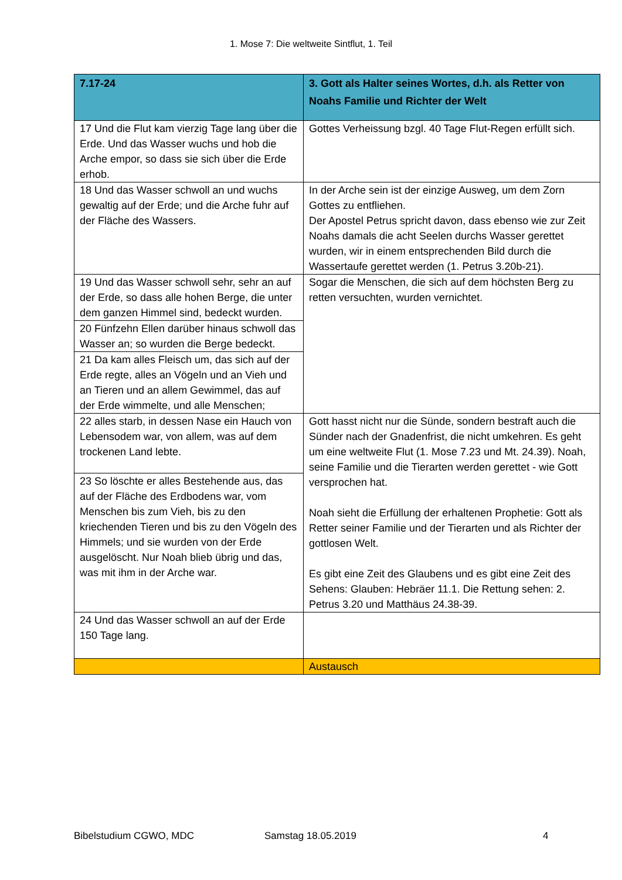1. Mose 7: Die weltweite Sintflut, 1. Teil
| 7.17-24 | 3. Gott als Halter seines Wortes, d.h. als Retter von Noahs Familie und Richter der Welt |
| --- | --- |
| 17 Und die Flut kam vierzig Tage lang über die Erde. Und das Wasser wuchs und hob die Arche empor, so dass sie sich über die Erde erhob. | Gottes Verheissung bzgl. 40 Tage Flut-Regen erfüllt sich. |
| 18 Und das Wasser schwoll an und wuchs gewaltig auf der Erde; und die Arche fuhr auf der Fläche des Wassers. | In der Arche sein ist der einzige Ausweg, um dem Zorn Gottes zu entfliehen. Der Apostel Petrus spricht davon, dass ebenso wie zur Zeit Noahs damals die acht Seelen durchs Wasser gerettet wurden, wir in einem entsprechenden Bild durch die Wassertaufe gerettet werden (1. Petrus 3.20b-21). |
| 19 Und das Wasser schwoll sehr, sehr an auf der Erde, so dass alle hohen Berge, die unter dem ganzen Himmel sind, bedeckt wurden. | Sogar die Menschen, die sich auf dem höchsten Berg zu retten versuchten, wurden vernichtet. |
| 20 Fünfzehn Ellen darüber hinaus schwoll das Wasser an; so wurden die Berge bedeckt. | |
| 21 Da kam alles Fleisch um, das sich auf der Erde regte, alles an Vögeln und an Vieh und an Tieren und an allem Gewimmel, das auf der Erde wimmelte, und alle Menschen; | |
| 22 alles starb, in dessen Nase ein Hauch von Lebensodem war, von allem, was auf dem trockenen Land lebte. | Gott hasst nicht nur die Sünde, sondern bestraft auch die Sünder nach der Gnadenfrist, die nicht umkehren. Es geht um eine weltweite Flut (1. Mose 7.23 und Mt. 24.39). Noah, seine Familie und die Tierarten werden gerettet - wie Gott versprochen hat. Noah sieht die Erfüllung der erhaltenen Prophetie: Gott als Retter seiner Familie und der Tierarten und als Richter der gottlosen Welt. Es gibt eine Zeit des Glaubens und es gibt eine Zeit des Sehens: Glauben: Hebräer 11.1. Die Rettung sehen: 2. Petrus 3.20 und Matthäus 24.38-39. |
| 23 So löschte er alles Bestehende aus, das auf der Fläche des Erdbodens war, vom Menschen bis zum Vieh, bis zu den kriechenden Tieren und bis zu den Vögeln des Himmels; und sie wurden von der Erde ausgelöscht. Nur Noah blieb übrig und das, was mit ihm in der Arche war. | |
| 24 Und das Wasser schwoll an auf der Erde 150 Tage lang. | |
| | Austausch |
Bibelstudium CGWO, MDC Samstag 18.05.2019 4